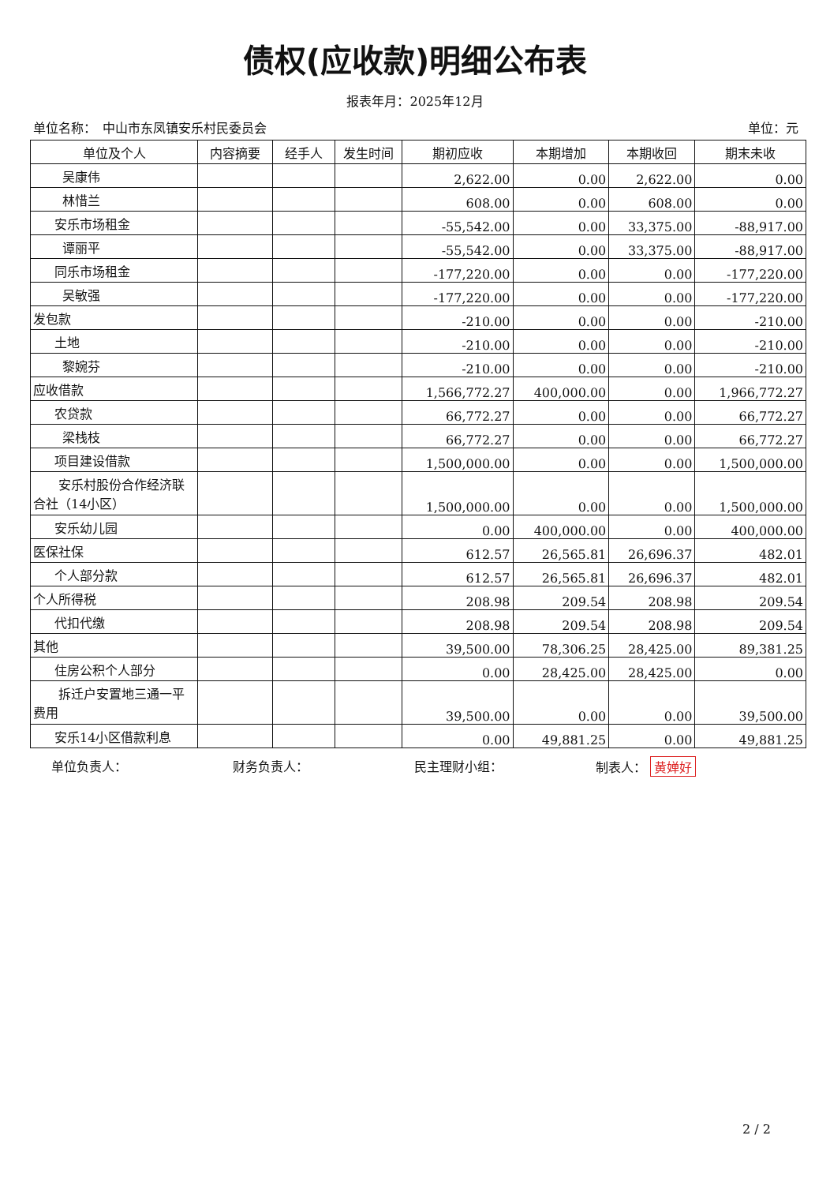债权(应收款)明细公布表
报表年月：2025年12月
单位名称：　中山市东凤镇安乐村民委员会 单位：元
| 单位及个人 | 内容摘要 | 经手人 | 发生时间 | 期初应收 | 本期增加 | 本期收回 | 期末未收 |
| --- | --- | --- | --- | --- | --- | --- | --- |
| 吴康伟 | | | | 2,622.00 | 0.00 | 2,622.00 | 0.00 |
| 林惜兰 | | | | 608.00 | 0.00 | 608.00 | 0.00 |
| 安乐市场租金 | | | | -55,542.00 | 0.00 | 33,375.00 | -88,917.00 |
| 谭丽平 | | | | -55,542.00 | 0.00 | 33,375.00 | -88,917.00 |
| 同乐市场租金 | | | | -177,220.00 | 0.00 | 0.00 | -177,220.00 |
| 吴敏强 | | | | -177,220.00 | 0.00 | 0.00 | -177,220.00 |
| 发包款 | | | | -210.00 | 0.00 | 0.00 | -210.00 |
| 土地 | | | | -210.00 | 0.00 | 0.00 | -210.00 |
| 黎婉芬 | | | | -210.00 | 0.00 | 0.00 | -210.00 |
| 应收借款 | | | | 1,566,772.27 | 400,000.00 | 0.00 | 1,966,772.27 |
| 农贷款 | | | | 66,772.27 | 0.00 | 0.00 | 66,772.27 |
| 梁栈枝 | | | | 66,772.27 | 0.00 | 0.00 | 66,772.27 |
| 项目建设借款 | | | | 1,500,000.00 | 0.00 | 0.00 | 1,500,000.00 |
| 安乐村股份合作经济联合社（14小区） | | | | 1,500,000.00 | 0.00 | 0.00 | 1,500,000.00 |
| 安乐幼儿园 | | | | 0.00 | 400,000.00 | 0.00 | 400,000.00 |
| 医保社保 | | | | 612.57 | 26,565.81 | 26,696.37 | 482.01 |
| 个人部分款 | | | | 612.57 | 26,565.81 | 26,696.37 | 482.01 |
| 个人所得税 | | | | 208.98 | 209.54 | 208.98 | 209.54 |
| 代扣代缴 | | | | 208.98 | 209.54 | 208.98 | 209.54 |
| 其他 | | | | 39,500.00 | 78,306.25 | 28,425.00 | 89,381.25 |
| 住房公积个人部分 | | | | 0.00 | 28,425.00 | 28,425.00 | 0.00 |
| 拆迁户安置地三通一平费用 | | | | 39,500.00 | 0.00 | 0.00 | 39,500.00 |
| 安乐14小区借款利息 | | | | 0.00 | 49,881.25 | 0.00 | 49,881.25 |
单位负责人： 财务负责人： 民主理财小组： 制表人： 黄婵好
2 / 2